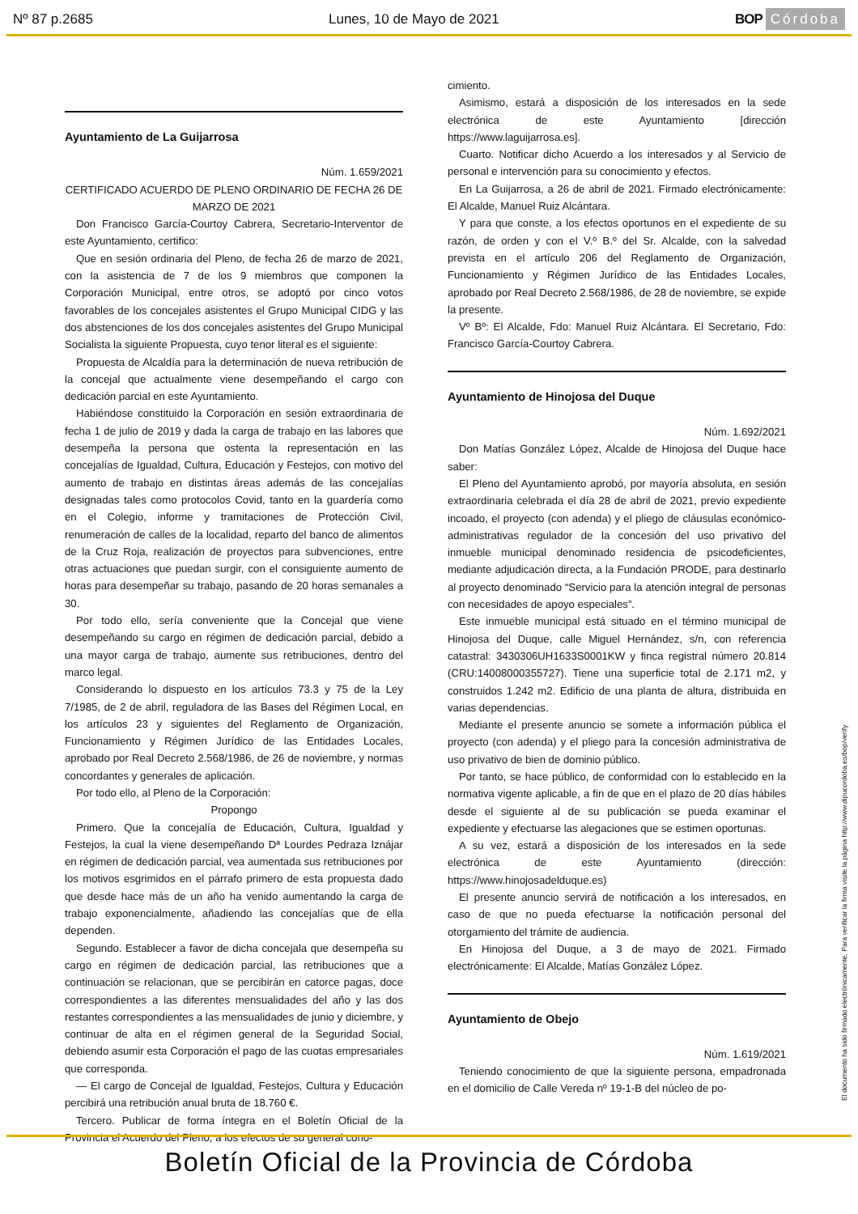Nº 87 p.2685 Lunes, 10 de Mayo de 2021 BOP Córdoba
Ayuntamiento de La Guijarrosa
Núm. 1.659/2021
CERTIFICADO ACUERDO DE PLENO ORDINARIO DE FECHA 26 DE MARZO DE 2021
Don Francisco García-Courtoy Cabrera, Secretario-Interventor de este Ayuntamiento, certifico:
Que en sesión ordinaria del Pleno, de fecha 26 de marzo de 2021, con la asistencia de 7 de los 9 miembros que componen la Corporación Municipal, entre otros, se adoptó por cinco votos favorables de los concejales asistentes el Grupo Municipal CIDG y las dos abstenciones de los dos concejales asistentes del Grupo Municipal Socialista la siguiente Propuesta, cuyo tenor literal es el siguiente:
Propuesta de Alcaldía para la determinación de nueva retribución de la concejal que actualmente viene desempeñando el cargo con dedicación parcial en este Ayuntamiento.
Habiéndose constituido la Corporación en sesión extraordinaria de fecha 1 de julio de 2019 y dada la carga de trabajo en las labores que desempeña la persona que ostenta la representación en las concejalías de Igualdad, Cultura, Educación y Festejos, con motivo del aumento de trabajo en distintas áreas además de las concejalías designadas tales como protocolos Covid, tanto en la guardería como en el Colegio, informe y tramitaciones de Protección Civil, renumeración de calles de la localidad, reparto del banco de alimentos de la Cruz Roja, realización de proyectos para subvenciones, entre otras actuaciones que puedan surgir, con el consiguiente aumento de horas para desempeñar su trabajo, pasando de 20 horas semanales a 30.
Por todo ello, sería conveniente que la Concejal que viene desempeñando su cargo en régimen de dedicación parcial, debido a una mayor carga de trabajo, aumente sus retribuciones, dentro del marco legal.
Considerando lo dispuesto en los artículos 73.3 y 75 de la Ley 7/1985, de 2 de abril, reguladora de las Bases del Régimen Local, en los artículos 23 y siguientes del Reglamento de Organización, Funcionamiento y Régimen Jurídico de las Entidades Locales, aprobado por Real Decreto 2.568/1986, de 26 de noviembre, y normas concordantes y generales de aplicación.
Por todo ello, al Pleno de la Corporación:
Propongo
Primero. Que la concejalía de Educación, Cultura, Igualdad y Festejos, la cual la viene desempeñando Dª Lourdes Pedraza Iznájar en régimen de dedicación parcial, vea aumentada sus retribuciones por los motivos esgrimidos en el párrafo primero de esta propuesta dado que desde hace más de un año ha venido aumentando la carga de trabajo exponencialmente, añadiendo las concejalías que de ella dependen.
Segundo. Establecer a favor de dicha concejala que desempeña su cargo en régimen de dedicación parcial, las retribuciones que a continuación se relacionan, que se percibirán en catorce pagas, doce correspondientes a las diferentes mensualidades del año y las dos restantes correspondientes a las mensualidades de junio y diciembre, y continuar de alta en el régimen general de la Seguridad Social, debiendo asumir esta Corporación el pago de las cuotas empresariales que corresponda.
— El cargo de Concejal de Igualdad, Festejos, Cultura y Educación percibirá una retribución anual bruta de 18.760 €.
Tercero. Publicar de forma íntegra en el Boletín Oficial de la Provincia el Acuerdo del Pleno, a los efectos de su general cono-
cimiento.
Asimismo, estará a disposición de los interesados en la sede electrónica de este Ayuntamiento [dirección https://www.laguijarrosa.es].
Cuarto. Notificar dicho Acuerdo a los interesados y al Servicio de personal e intervención para su conocimiento y efectos.
En La Guijarrosa, a 26 de abril de 2021. Firmado electrónicamente: El Alcalde, Manuel Ruiz Alcántara.
Y para que conste, a los efectos oportunos en el expediente de su razón, de orden y con el V.º B.º del Sr. Alcalde, con la salvedad prevista en el artículo 206 del Reglamento de Organización, Funcionamiento y Régimen Jurídico de las Entidades Locales, aprobado por Real Decreto 2.568/1986, de 28 de noviembre, se expide la presente.
Vº Bº: El Alcalde, Fdo: Manuel Ruiz Alcántara. El Secretario, Fdo: Francisco García-Courtoy Cabrera.
Ayuntamiento de Hinojosa del Duque
Núm. 1.692/2021
Don Matías González López, Alcalde de Hinojosa del Duque hace saber:
El Pleno del Ayuntamiento aprobó, por mayoría absoluta, en sesión extraordinaria celebrada el día 28 de abril de 2021, previo expediente incoado, el proyecto (con adenda) y el pliego de cláusulas económico-administrativas regulador de la concesión del uso privativo del inmueble municipal denominado residencia de psicodeficientes, mediante adjudicación directa, a la Fundación PRODE, para destinarlo al proyecto denominado “Servicio para la atención integral de personas con necesidades de apoyo especiales”.
Este inmueble municipal está situado en el término municipal de Hinojosa del Duque, calle Miguel Hernández, s/n, con referencia catastral: 3430306UH1633S0001KW y finca registral número 20.814 (CRU:14008000355727). Tiene una superficie total de 2.171 m2, y construidos 1.242 m2. Edificio de una planta de altura, distribuida en varias dependencias.
Mediante el presente anuncio se somete a información pública el proyecto (con adenda) y el pliego para la concesión administrativa de uso privativo de bien de dominio público.
Por tanto, se hace público, de conformidad con lo establecido en la normativa vigente aplicable, a fin de que en el plazo de 20 días hábiles desde el siguiente al de su publicación se pueda examinar el expediente y efectuarse las alegaciones que se estimen oportunas.
A su vez, estará a disposición de los interesados en la sede electrónica de este Ayuntamiento (dirección: https://www.hinojosadelduque.es)
El presente anuncio servirá de notificación a los interesados, en caso de que no pueda efectuarse la notificación personal del otorgamiento del trámite de audiencia.
En Hinojosa del Duque, a 3 de mayo de 2021. Firmado electrónicamente: El Alcalde, Matías González López.
Ayuntamiento de Obejo
Núm. 1.619/2021
Teniendo conocimiento de que la siguiente persona, empadronada en el domicilio de Calle Vereda nº 19-1-B del núcleo de po-
El documento ha sido firmado electrónicamente. Para verificar la firma visite la página http://www.dipucordoba.es/bop/verify
Boletín Oficial de la Provincia de Córdoba